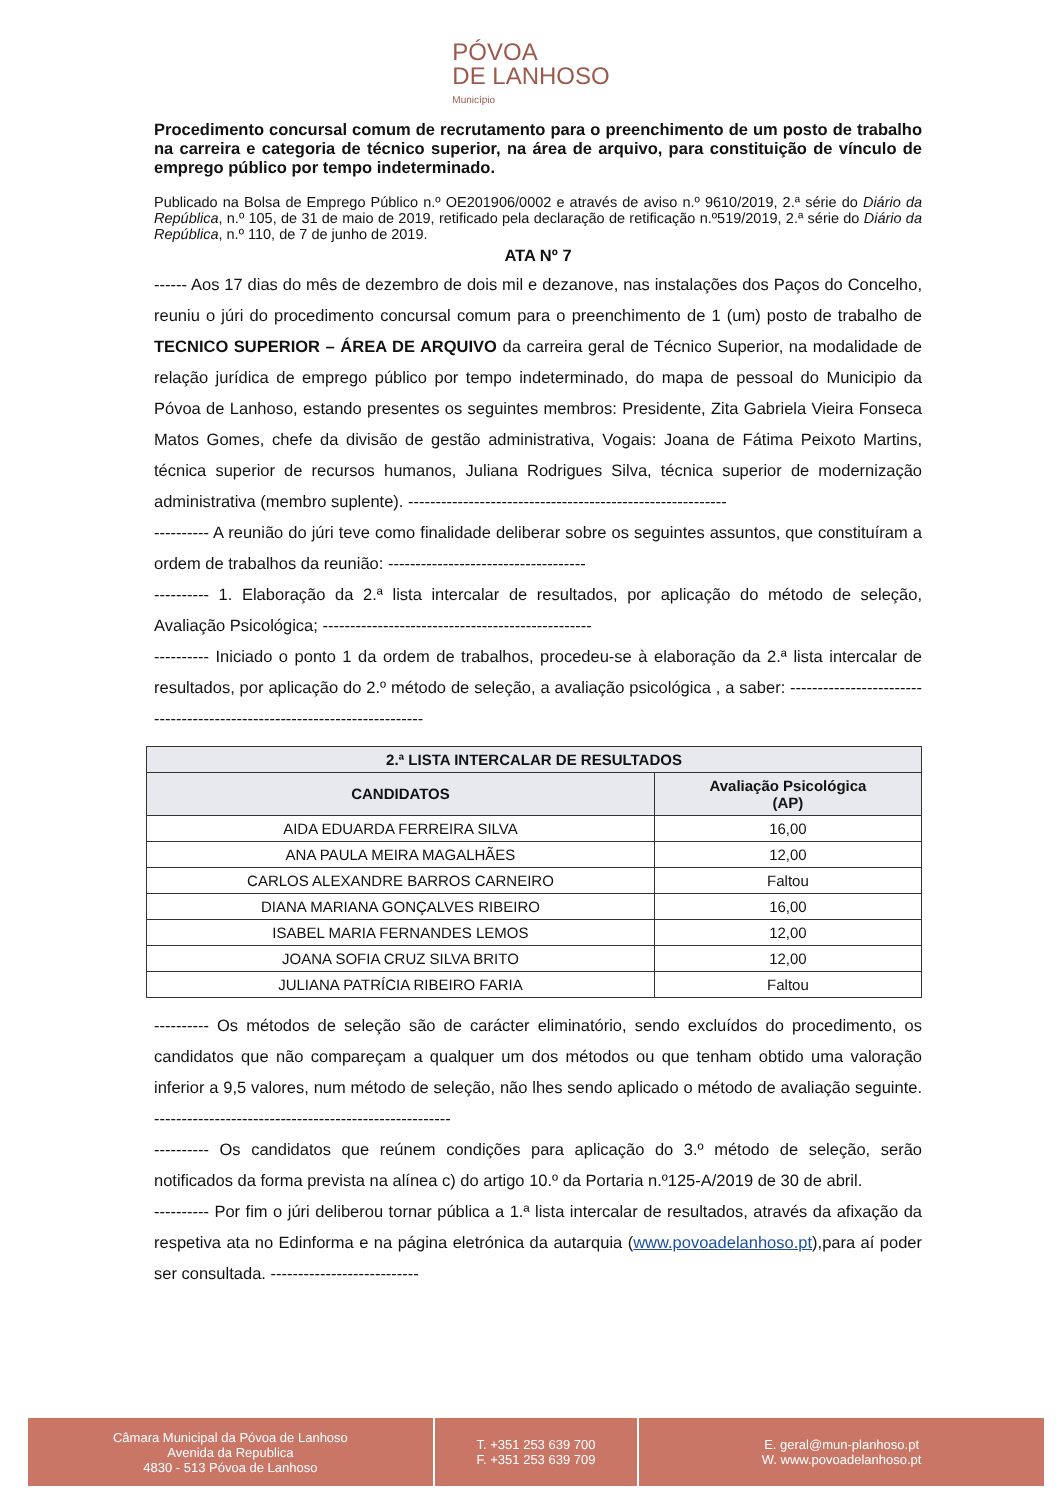PÓVOA
DE LANHOSO Município
Procedimento concursal comum de recrutamento para o preenchimento de um posto de trabalho na carreira e categoria de técnico superior, na área de arquivo, para constituição de vínculo de emprego público por tempo indeterminado.
Publicado na Bolsa de Emprego Público n.º OE201906/0002 e através de aviso n.º 9610/2019, 2.ª série do Diário da República, n.º 105, de 31 de maio de 2019, retificado pela declaração de retificação n.º519/2019, 2.ª série do Diário da República, n.º 110, de 7 de junho de 2019.
ATA Nº 7
------ Aos 17 dias do mês de dezembro de dois mil e dezanove, nas instalações dos Paços do Concelho, reuniu o júri do procedimento concursal comum para o preenchimento de 1 (um) posto de trabalho de TECNICO SUPERIOR – ÁREA DE ARQUIVO da carreira geral de Técnico Superior, na modalidade de relação jurídica de emprego público por tempo indeterminado, do mapa de pessoal do Municipio da Póvoa de Lanhoso, estando presentes os seguintes membros: Presidente, Zita Gabriela Vieira Fonseca Matos Gomes, chefe da divisão de gestão administrativa, Vogais: Joana de Fátima Peixoto Martins, técnica superior de recursos humanos, Juliana Rodrigues Silva, técnica superior de modernização administrativa (membro suplente). ----------------------------------------------------------
---------- A reunião do júri teve como finalidade deliberar sobre os seguintes assuntos, que constituíram a ordem de trabalhos da reunião: ------------------------------------
---------- 1. Elaboração da 2.ª lista intercalar de resultados, por aplicação do método de seleção, Avaliação Psicológica; -------------------------------------------------
---------- Iniciado o ponto 1 da ordem de trabalhos, procedeu-se à elaboração da 2.ª lista intercalar de resultados, por aplicação do 2.º método de seleção, a avaliação psicológica , a saber: -------------------------------------------------------------------------
| 2.ª LISTA INTERCALAR DE RESULTADOS | |
| --- | --- |
| CANDIDATOS | Avaliação Psicológica (AP) |
| AIDA EDUARDA FERREIRA SILVA | 16,00 |
| ANA PAULA MEIRA MAGALHÃES | 12,00 |
| CARLOS ALEXANDRE BARROS CARNEIRO | Faltou |
| DIANA MARIANA GONÇALVES RIBEIRO | 16,00 |
| ISABEL MARIA FERNANDES LEMOS | 12,00 |
| JOANA SOFIA CRUZ SILVA BRITO | 12,00 |
| JULIANA PATRÍCIA RIBEIRO FARIA | Faltou |
---------- Os métodos de seleção são de carácter eliminatório, sendo excluídos do procedimento, os candidatos que não compareçam a qualquer um dos métodos ou que tenham obtido uma valoração inferior a 9,5 valores, num método de seleção, não lhes sendo aplicado o método de avaliação seguinte. ------------------------------------------------------
---------- Os candidatos que reúnem condições para aplicação do 3.º método de seleção, serão notificados da forma prevista na alínea c) do artigo 10.º da Portaria n.º125-A/2019 de 30 de abril.
---------- Por fim o júri deliberou tornar pública a 1.ª lista intercalar de resultados, através da afixação da respetiva ata no Edinforma e na página eletrónica da autarquia (www.povoadelanhoso.pt),para aí poder ser consultada. ---------------------------
Câmara Municipal da Póvoa de Lanhoso
Avenida da Republica
4830 - 513 Póvoa de Lanhoso
T. +351 253 639 700
F. +351 253 639 709
E. geral@mun-planhoso.pt
W. www.povoadelanhoso.pt